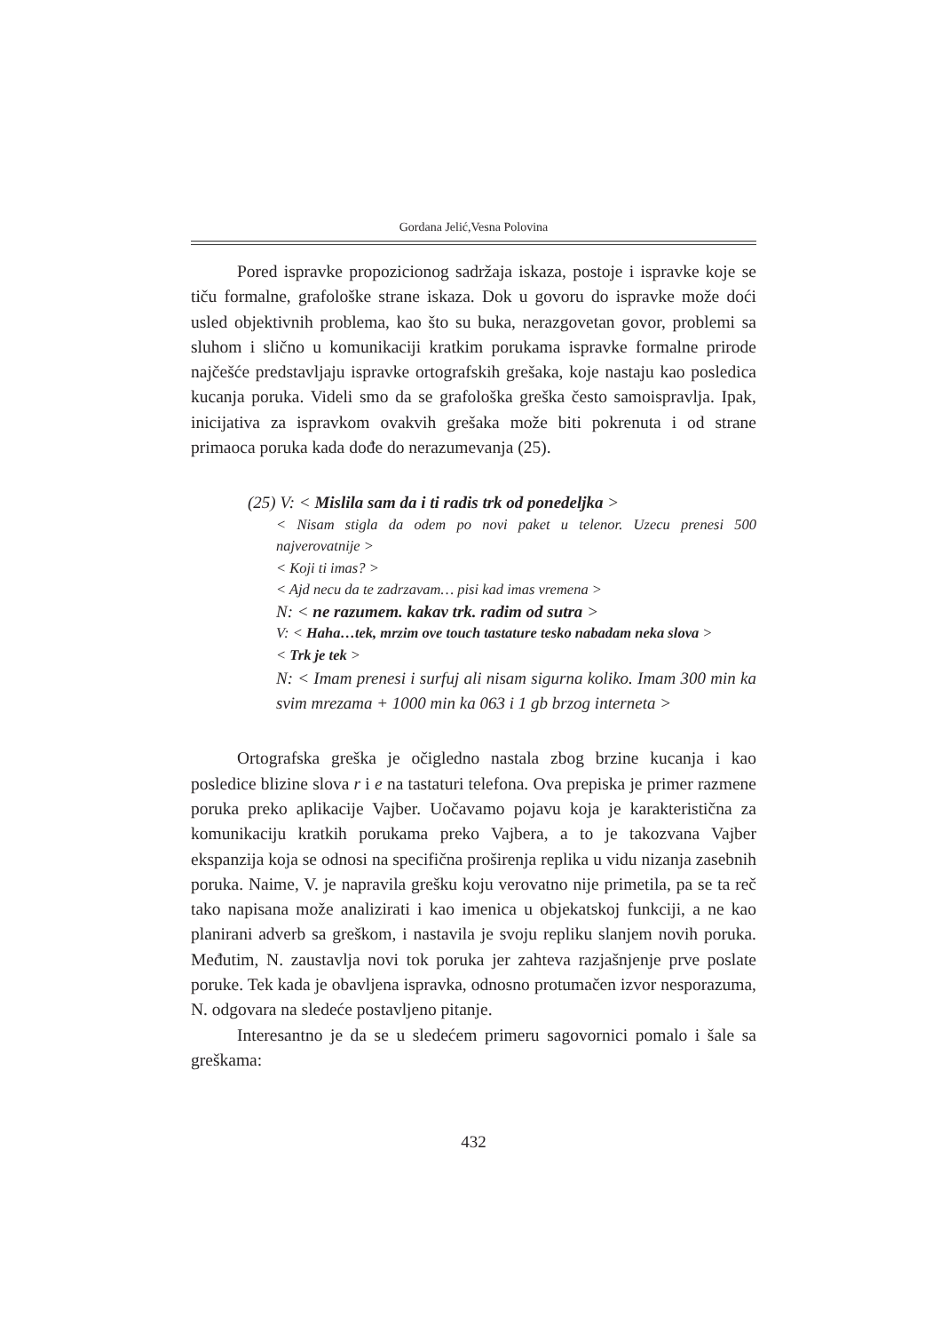Gordana Jelić,Vesna Polovina
Pored ispravke propozicionog sadržaja iskaza, postoje i ispravke koje se tiču formalne, grafološke strane iskaza. Dok u govoru do ispravke može doći usled objektivnih problema, kao što su buka, nerazgovetan govor, problemi sa sluhom i slično u komunikaciji kratkim porukama ispravke formalne prirode najčešće predstavljaju ispravke ortografskih grešaka, koje nastaju kao posledica kucanja poruka. Videli smo da se grafološka greška često samoispravlja. Ipak, inicijativa za ispravkom ovakvih grešaka može biti pokrenuta i od strane primaoca poruka kada dođe do nerazumevanja (25).
(25) V: < Mislila sam da i ti radis trk od ponedeljka >
< Nisam stigla da odem po novi paket u telenor. Uzecu prenesi 500 najverovatnije >
< Koji ti imas? >
< Ajd necu da te zadrzavam… pisi kad imas vremena >
N: < ne razumem. kakav trk. radim od sutra >
V: < Haha…tek, mrzim ove touch tastature tesko nabadam neka slova >
< Trk je tek >
N: < Imam prenesi i surfuj ali nisam sigurna koliko. Imam 300 min ka svim mrezama + 1000 min ka 063 i 1 gb brzog interneta >
Ortografska greška je očigledno nastala zbog brzine kucanja i kao posledice blizine slova r i e na tastaturi telefona. Ova prepiska je primer razmene poruka preko aplikacije Vajber. Uočavamo pojavu koja je karakteristična za komunikaciju kratkih porukama preko Vajbera, a to je takozvana Vajber ekspanzija koja se odnosi na specifična proširenja replika u vidu nizanja zasebnih poruka. Naime, V. je napravila grešku koju verovatno nije primetila, pa se ta reč tako napisana može analizirati i kao imenica u objekatskoj funkciji, a ne kao planirani adverb sa greškom, i nastavila je svoju repliku slanjem novih poruka. Međutim, N. zaustavlja novi tok poruka jer zahteva razjašnjenje prve poslate poruke. Tek kada je obavljena ispravka, odnosno protumačen izvor nesporazuma, N. odgovara na sledeće postavljeno pitanje.
Interesantno je da se u sledećem primeru sagovornici pomalo i šale sa greškama:
432